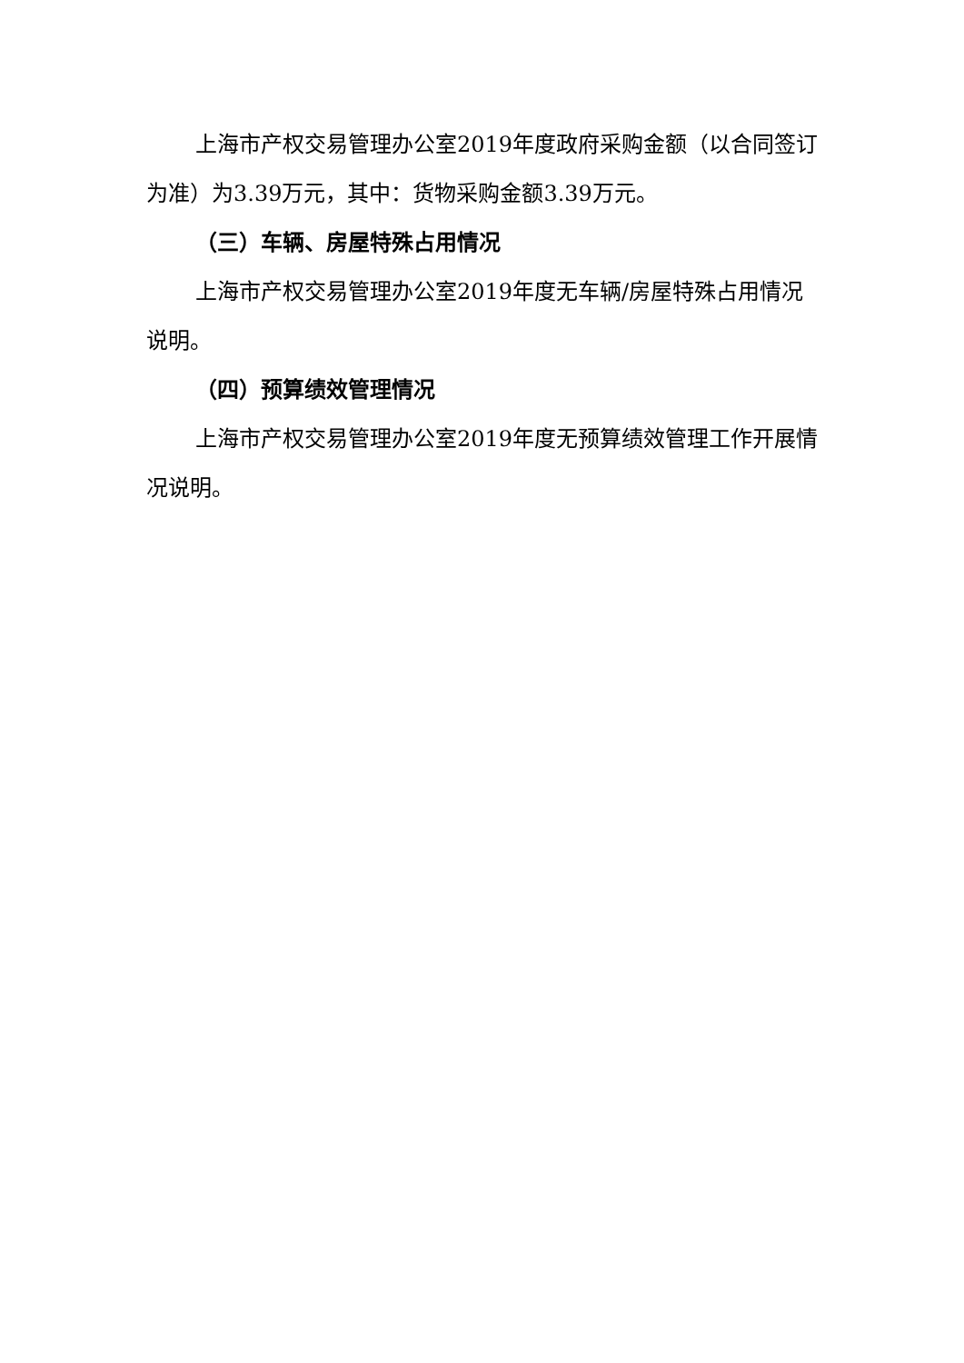上海市产权交易管理办公室2019年度政府采购金额（以合同签订为准）为3.39万元，其中：货物采购金额3.39万元。
（三）车辆、房屋特殊占用情况
上海市产权交易管理办公室2019年度无车辆/房屋特殊占用情况说明。
（四）预算绩效管理情况
上海市产权交易管理办公室2019年度无预算绩效管理工作开展情况说明。